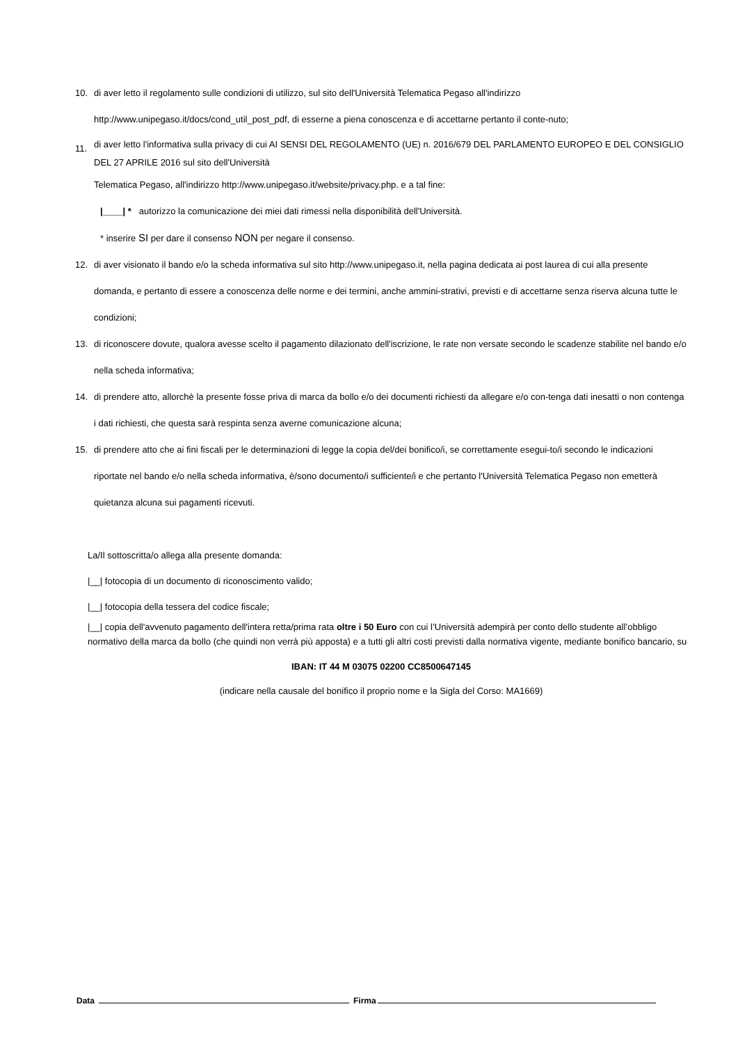10. di aver letto il regolamento sulle condizioni di utilizzo, sul sito dell'Università Telematica Pegaso all'indirizzo http://www.unipegaso.it/docs/cond_util_post_pdf, di esserne a piena conoscenza e di accettarne pertanto il conte-nuto;
11. di aver letto l'informativa sulla privacy di cui AI SENSI DEL REGOLAMENTO (UE) n. 2016/679 DEL PARLAMENTO EUROPEO E DEL CONSIGLIO DEL 27 APRILE 2016 sul sito dell'Università
Telematica Pegaso, all'indirizzo http://www.unipegaso.it/website/privacy.php. e a tal fine:
|____| * autorizzo la comunicazione dei miei dati rimessi nella disponibilità dell'Università.
* inserire SI per dare il consenso NON per negare il consenso.
12. di aver visionato il bando e/o la scheda informativa sul sito http://www.unipegaso.it, nella pagina dedicata ai post laurea di cui alla presente domanda, e pertanto di essere a conoscenza delle norme e dei termini, anche ammini-strativi, previsti e di accettarne senza riserva alcuna tutte le condizioni;
13. di riconoscere dovute, qualora avesse scelto il pagamento dilazionato dell'iscrizione, le rate non versate secondo le scadenze stabilite nel bando e/o nella scheda informativa;
14. di prendere atto, allorchè la presente fosse priva di marca da bollo e/o dei documenti richiesti da allegare e/o con-tenga dati inesatti o non contenga i dati richiesti, che questa sarà respinta senza averne comunicazione alcuna;
15. di prendere atto che ai fini fiscali per le determinazioni di legge la copia del/dei bonifico/i, se correttamente esegui-to/i secondo le indicazioni riportate nel bando e/o nella scheda informativa, è/sono documento/i sufficiente/i e che pertanto l'Università Telematica Pegaso non emetterà quietanza alcuna sui pagamenti ricevuti.
La/Il sottoscritta/o allega alla presente domanda:
|__| fotocopia di un documento di riconoscimento valido;
|__| fotocopia della tessera del codice fiscale;
|__| copia dell'avvenuto pagamento dell'intera retta/prima rata oltre i 50 Euro con cui l’Università adempirà per conto dello studente all’obbligo normativo della marca da bollo (che quindi non verrà più apposta) e a tutti gli altri costi previsti dalla normativa vigente, mediante bonifico bancario, su
IBAN: IT 44 M 03075 02200 CC8500647145
(indicare nella causale del bonifico il proprio nome e la Sigla del Corso: MA1669)
Data Firma